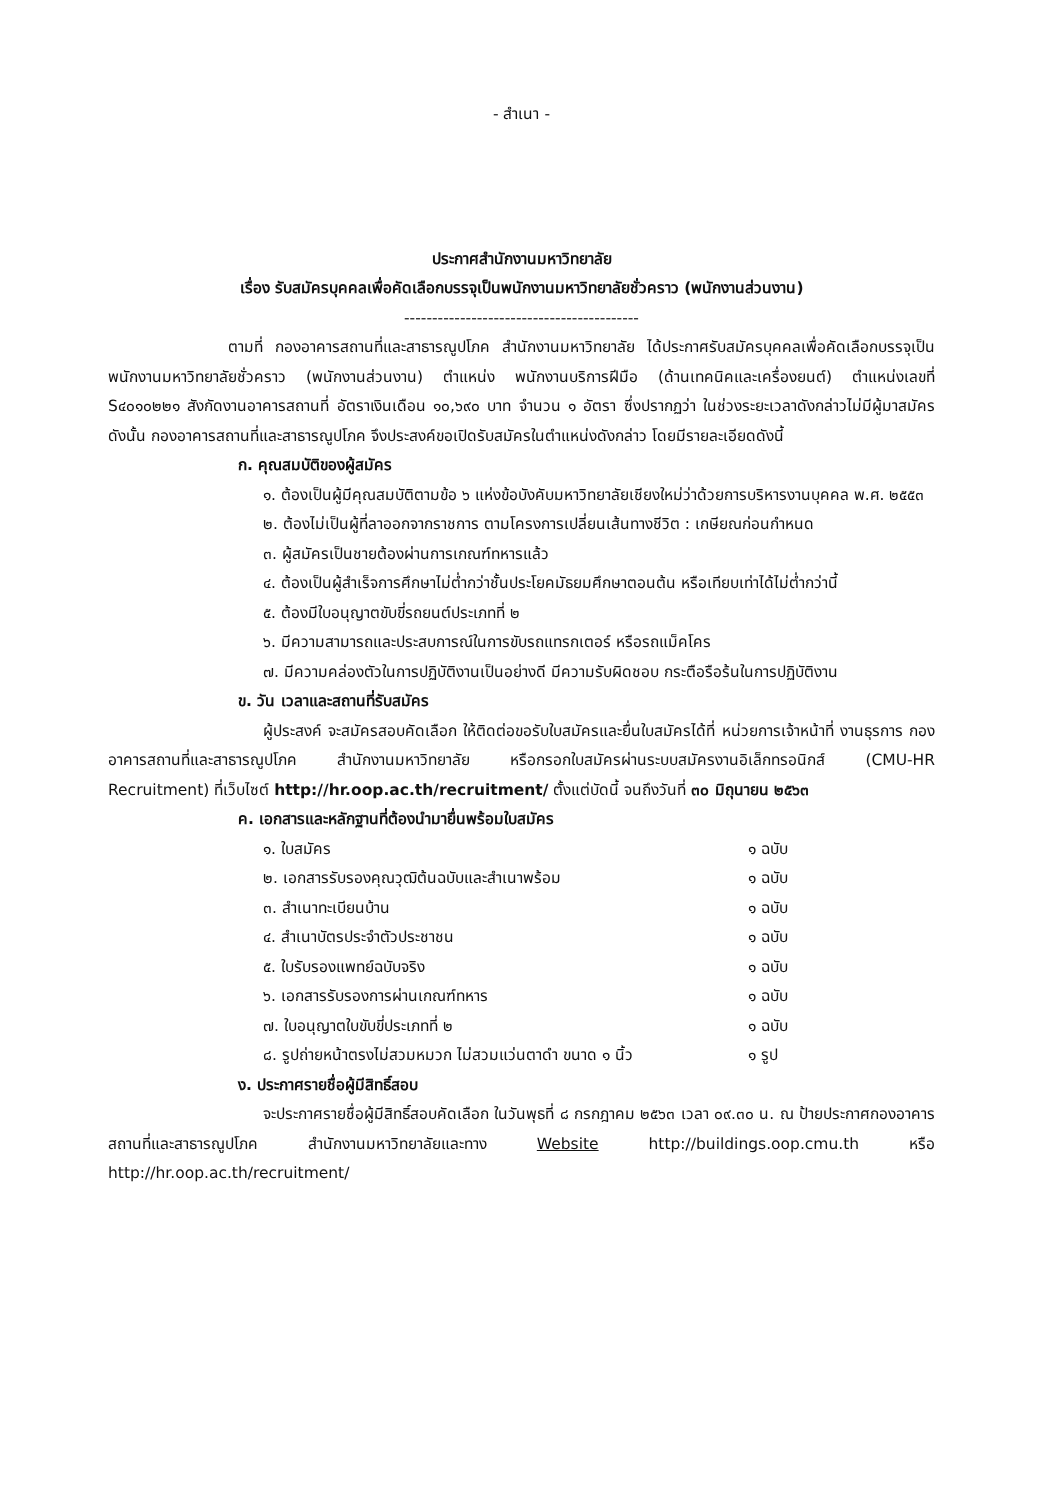- สำเนา -
ประกาศสำนักงานมหาวิทยาลัย
เรื่อง รับสมัครบุคคลเพื่อคัดเลือกบรรจุเป็นพนักงานมหาวิทยาลัยชั่วคราว (พนักงานส่วนงาน)
------------------------------------------
ตามที่ กองอาคารสถานที่และสาธารณูปโภค สำนักงานมหาวิทยาลัย ได้ประกาศรับสมัครบุคคลเพื่อคัดเลือกบรรจุเป็นพนักงานมหาวิทยาลัยชั่วคราว (พนักงานส่วนงาน) ตำแหน่ง พนักงานบริการฝีมือ (ด้านเทคนิคและเครื่องยนต์) ตำแหน่งเลขที่ S๔๐๑๐๒๒๑ สังกัดงานอาคารสถานที่ อัตราเงินเดือน ๑๐,๖๙๐ บาท จำนวน ๑ อัตรา ซึ่งปรากฏว่า ในช่วงระยะเวลาดังกล่าวไม่มีผู้มาสมัคร ดังนั้น กองอาคารสถานที่และสาธารณูปโภค จึงประสงค์ขอเปิดรับสมัครในตำแหน่งดังกล่าว โดยมีรายละเอียดดังนี้
ก. คุณสมบัติของผู้สมัคร
๑. ต้องเป็นผู้มีคุณสมบัติตามข้อ ๖ แห่งข้อบังคับมหาวิทยาลัยเชียงใหม่ว่าด้วยการบริหารงานบุคคล พ.ศ. ๒๕๕๓
๒. ต้องไม่เป็นผู้ที่ลาออกจากราชการ ตามโครงการเปลี่ยนเส้นทางชีวิต : เกษียณก่อนกำหนด
๓. ผู้สมัครเป็นชายต้องผ่านการเกณฑ์ทหารแล้ว
๔. ต้องเป็นผู้สำเร็จการศึกษาไม่ต่ำกว่าชั้นประโยคมัธยมศึกษาตอนต้น หรือเทียบเท่าได้ไม่ต่ำกว่านี้
๕. ต้องมีใบอนุญาตขับขี่รถยนต์ประเภทที่ ๒
๖. มีความสามารถและประสบการณ์ในการขับรถแทรกเตอร์ หรือรถแม็คโคร
๗. มีความคล่องตัวในการปฏิบัติงานเป็นอย่างดี มีความรับผิดชอบ กระตือรือร้นในการปฏิบัติงาน
ข. วัน เวลาและสถานที่รับสมัคร
ผู้ประสงค์ จะสมัครสอบคัดเลือก ให้ติดต่อขอรับใบสมัครและยื่นใบสมัครได้ที่ หน่วยการเจ้าหน้าที่ งานธุรการ กองอาคารสถานที่และสาธารณูปโภค สำนักงานมหาวิทยาลัย หรือกรอกใบสมัครผ่านระบบสมัครงานอิเล็กทรอนิกส์ (CMU-HR Recruitment) ที่เว็บไซต์ http://hr.oop.ac.th/recruitment/ ตั้งแต่บัดนี้ จนถึงวันที่ ๓๐ มิถุนายน ๒๕๖๓
ค. เอกสารและหลักฐานที่ต้องนำมายื่นพร้อมใบสมัคร
๑. ใบสมัคร ๑ ฉบับ
๒. เอกสารรับรองคุณวุฒิต้นฉบับและสำเนาพร้อม ๑ ฉบับ
๓. สำเนาทะเบียนบ้าน ๑ ฉบับ
๔. สำเนาบัตรประจำตัวประชาชน ๑ ฉบับ
๕. ใบรับรองแพทย์ฉบับจริง ๑ ฉบับ
๖. เอกสารรับรองการผ่านเกณฑ์ทหาร ๑ ฉบับ
๗. ใบอนุญาตใบขับขี่ประเภทที่ ๒ ๑ ฉบับ
๘. รูปถ่ายหน้าตรงไม่สวมหมวก ไม่สวมแว่นตาดำ ขนาด ๑ นิ้ว ๑ รูป
ง. ประกาศรายชื่อผู้มีสิทธิ์สอบ
จะประกาศรายชื่อผู้มีสิทธิ์สอบคัดเลือก ในวันพุธที่ ๘ กรกฎาคม ๒๕๖๓ เวลา ๐๙.๓๐ น. ณ ป้ายประกาศกองอาคารสถานที่และสาธารณูปโภค สำนักงานมหาวิทยาลัยและทาง Website http://buildings.oop.cmu.th หรือ http://hr.oop.ac.th/recruitment/